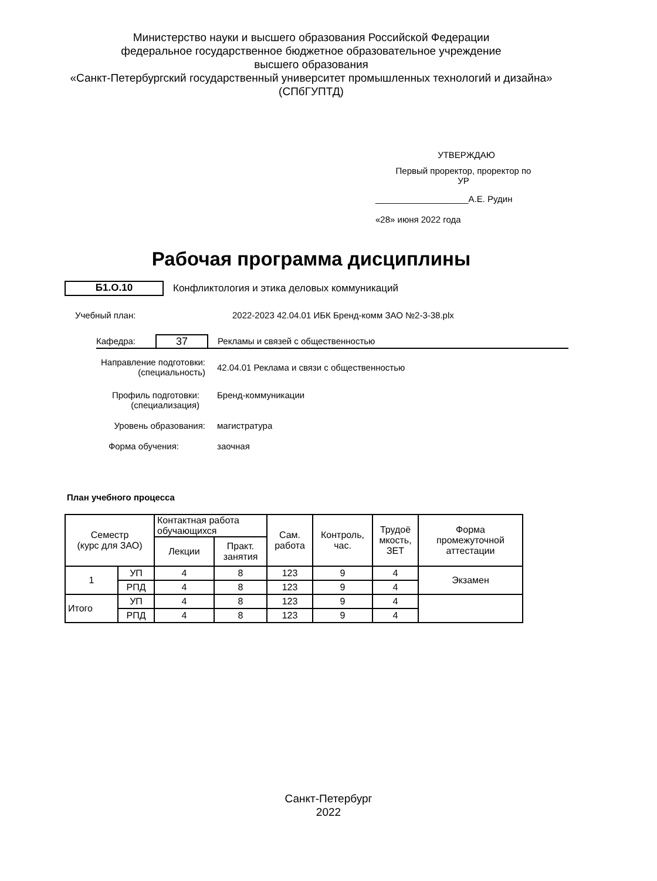Министерство науки и высшего образования Российской Федерации
федеральное государственное бюджетное образовательное учреждение
высшего образования
«Санкт-Петербургский государственный университет промышленных технологий и дизайна»
(СПбГУПТД)
УТВЕРЖДАЮ
Первый проректор, проректор по
УР
___________________А.Е. Рудин
«28» июня 2022 года
Рабочая программа дисциплины
Б1.О.10
Конфликтология и этика деловых коммуникаций
Учебный план: 2022-2023 42.04.01 ИБК Бренд-комм ЗАО №2-3-38.plx
Кафедра:
37
Рекламы и связей с общественностью
Направление подготовки:
(специальность)
42.04.01 Реклама и связи с общественностью
Профиль подготовки:
(специализация)
Бренд-коммуникации
Уровень образования: магистратура
Форма обучения: заочная
План учебного процесса
| Семестр (курс для ЗАО) | | Контактная работа обучающихся | | Сам. работа | Контроль, час. | Трудоё мкость, ЗЕТ | Форма промежуточной аттестации |
| | | Лекции | Практ. занятия | | | | |
| 1 | УП | 4 | 8 | 123 | 9 | 4 | Экзамен |
| | РПД | 4 | 8 | 123 | 9 | 4 | |
| Итого | УП | 4 | 8 | 123 | 9 | 4 | |
| | РПД | 4 | 8 | 123 | 9 | 4 | |
Санкт-Петербург
2022